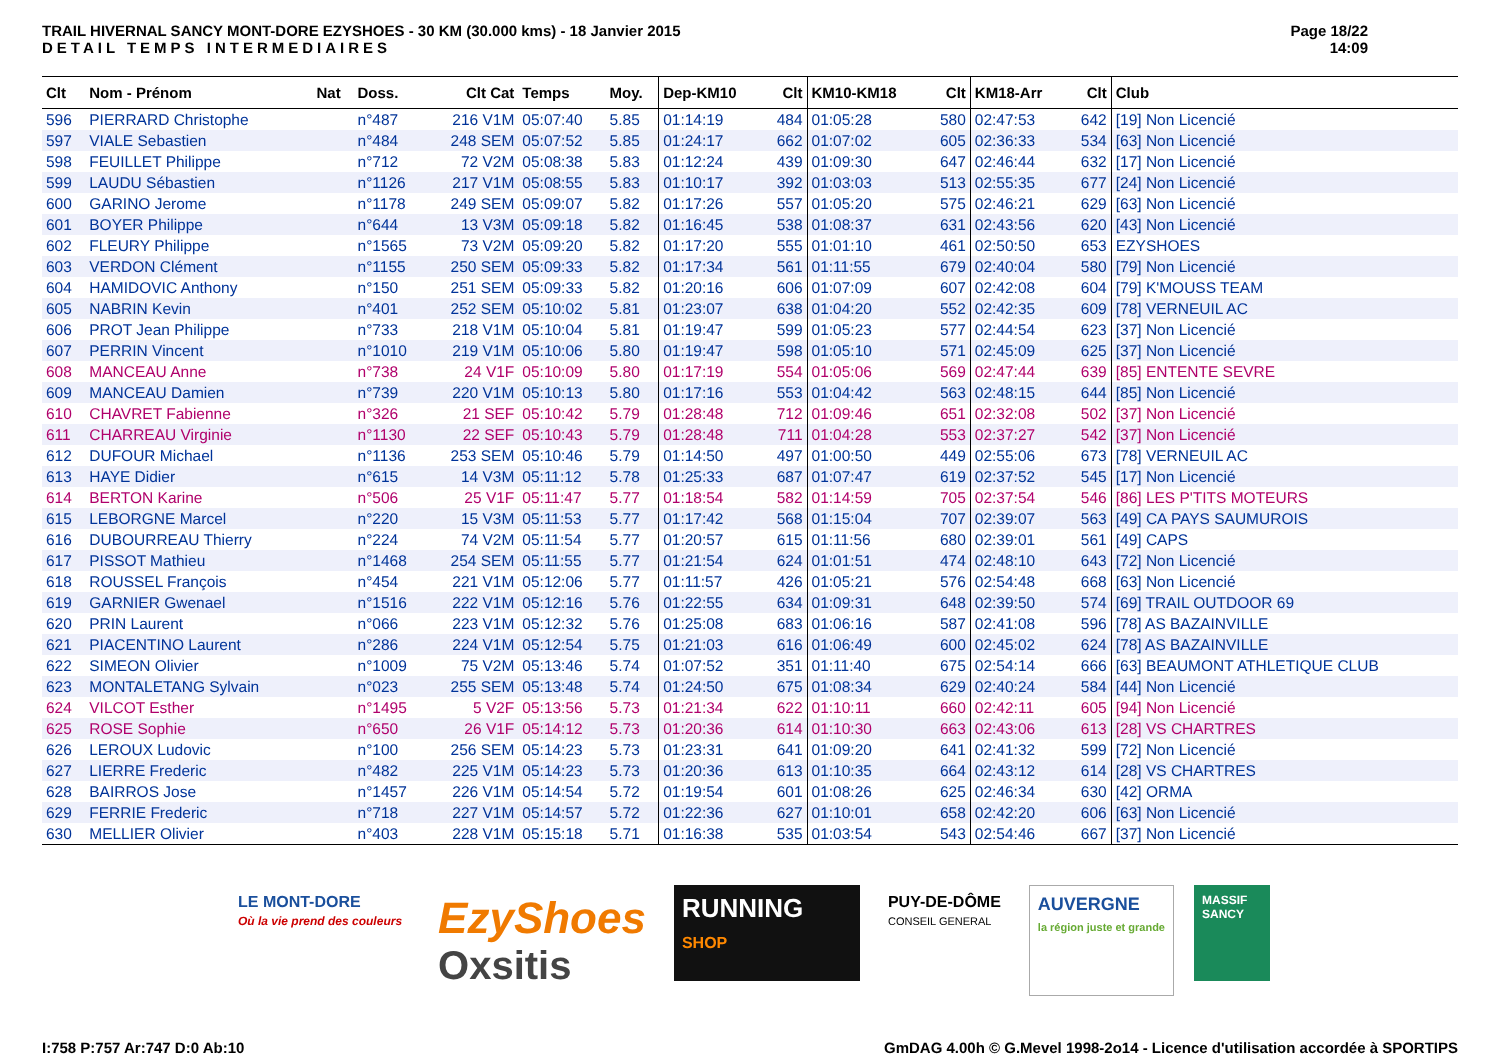TRAIL HIVERNAL SANCY MONT-DORE EZYSHOES - 30 KM (30.000 kms) - 18 Janvier 2015
DETAIL TEMPS INTERMEDIAIRES
Page 18/22
14:09
| Clt | Nom - Prénom | Nat | Doss. | Clt Cat | Temps | Moy. | Dep-KM10 | Clt | KM10-KM18 | Clt | KM18-Arr | Clt | Club |
| --- | --- | --- | --- | --- | --- | --- | --- | --- | --- | --- | --- | --- | --- |
| 596 | PIERRARD Christophe | | n°487 | 216 V1M | 05:07:40 | 5.85 | 01:14:19 | 484 | 01:05:28 | 580 | 02:47:53 | 642 | [19] Non Licencié |
| 597 | VIALE Sebastien | | n°484 | 248 SEM | 05:07:52 | 5.85 | 01:24:17 | 662 | 01:07:02 | 605 | 02:36:33 | 534 | [63] Non Licencié |
| 598 | FEUILLET Philippe | | n°712 | 72 V2M | 05:08:38 | 5.83 | 01:12:24 | 439 | 01:09:30 | 647 | 02:46:44 | 632 | [17] Non Licencié |
| 599 | LAUDU Sébastien | | n°1126 | 217 V1M | 05:08:55 | 5.83 | 01:10:17 | 392 | 01:03:03 | 513 | 02:55:35 | 677 | [24] Non Licencié |
| 600 | GARINO Jerome | | n°1178 | 249 SEM | 05:09:07 | 5.82 | 01:17:26 | 557 | 01:05:20 | 575 | 02:46:21 | 629 | [63] Non Licencié |
| 601 | BOYER Philippe | | n°644 | 13 V3M | 05:09:18 | 5.82 | 01:16:45 | 538 | 01:08:37 | 631 | 02:43:56 | 620 | [43] Non Licencié |
| 602 | FLEURY Philippe | | n°1565 | 73 V2M | 05:09:20 | 5.82 | 01:17:20 | 555 | 01:01:10 | 461 | 02:50:50 | 653 | EZYSHOES |
| 603 | VERDON Clément | | n°1155 | 250 SEM | 05:09:33 | 5.82 | 01:17:34 | 561 | 01:11:55 | 679 | 02:40:04 | 580 | [79] Non Licencié |
| 604 | HAMIDOVIC Anthony | | n°150 | 251 SEM | 05:09:33 | 5.82 | 01:20:16 | 606 | 01:07:09 | 607 | 02:42:08 | 604 | [79] K'MOUSS TEAM |
| 605 | NABRIN Kevin | | n°401 | 252 SEM | 05:10:02 | 5.81 | 01:23:07 | 638 | 01:04:20 | 552 | 02:42:35 | 609 | [78] VERNEUIL AC |
| 606 | PROT Jean Philippe | | n°733 | 218 V1M | 05:10:04 | 5.81 | 01:19:47 | 599 | 01:05:23 | 577 | 02:44:54 | 623 | [37] Non Licencié |
| 607 | PERRIN Vincent | | n°1010 | 219 V1M | 05:10:06 | 5.80 | 01:19:47 | 598 | 01:05:10 | 571 | 02:45:09 | 625 | [37] Non Licencié |
| 608 | MANCEAU Anne | | n°738 | 24 V1F | 05:10:09 | 5.80 | 01:17:19 | 554 | 01:05:06 | 569 | 02:47:44 | 639 | [85] ENTENTE SEVRE |
| 609 | MANCEAU Damien | | n°739 | 220 V1M | 05:10:13 | 5.80 | 01:17:16 | 553 | 01:04:42 | 563 | 02:48:15 | 644 | [85] Non Licencié |
| 610 | CHAVRET Fabienne | | n°326 | 21 SEF | 05:10:42 | 5.79 | 01:28:48 | 712 | 01:09:46 | 651 | 02:32:08 | 502 | [37] Non Licencié |
| 611 | CHARREAU Virginie | | n°1130 | 22 SEF | 05:10:43 | 5.79 | 01:28:48 | 711 | 01:04:28 | 553 | 02:37:27 | 542 | [37] Non Licencié |
| 612 | DUFOUR Michael | | n°1136 | 253 SEM | 05:10:46 | 5.79 | 01:14:50 | 497 | 01:00:50 | 449 | 02:55:06 | 673 | [78] VERNEUIL AC |
| 613 | HAYE Didier | | n°615 | 14 V3M | 05:11:12 | 5.78 | 01:25:33 | 687 | 01:07:47 | 619 | 02:37:52 | 545 | [17] Non Licencié |
| 614 | BERTON Karine | | n°506 | 25 V1F | 05:11:47 | 5.77 | 01:18:54 | 582 | 01:14:59 | 705 | 02:37:54 | 546 | [86] LES P'TITS MOTEURS |
| 615 | LEBORGNE Marcel | | n°220 | 15 V3M | 05:11:53 | 5.77 | 01:17:42 | 568 | 01:15:04 | 707 | 02:39:07 | 563 | [49] CA PAYS SAUMUROIS |
| 616 | DUBOURREAU Thierry | | n°224 | 74 V2M | 05:11:54 | 5.77 | 01:20:57 | 615 | 01:11:56 | 680 | 02:39:01 | 561 | [49] CAPS |
| 617 | PISSOT Mathieu | | n°1468 | 254 SEM | 05:11:55 | 5.77 | 01:21:54 | 624 | 01:01:51 | 474 | 02:48:10 | 643 | [72] Non Licencié |
| 618 | ROUSSEL François | | n°454 | 221 V1M | 05:12:06 | 5.77 | 01:11:57 | 426 | 01:05:21 | 576 | 02:54:48 | 668 | [63] Non Licencié |
| 619 | GARNIER Gwenael | | n°1516 | 222 V1M | 05:12:16 | 5.76 | 01:22:55 | 634 | 01:09:31 | 648 | 02:39:50 | 574 | [69] TRAIL OUTDOOR 69 |
| 620 | PRIN Laurent | | n°066 | 223 V1M | 05:12:32 | 5.76 | 01:25:08 | 683 | 01:06:16 | 587 | 02:41:08 | 596 | [78] AS BAZAINVILLE |
| 621 | PIACENTINO Laurent | | n°286 | 224 V1M | 05:12:54 | 5.75 | 01:21:03 | 616 | 01:06:49 | 600 | 02:45:02 | 624 | [78] AS BAZAINVILLE |
| 622 | SIMEON Olivier | | n°1009 | 75 V2M | 05:13:46 | 5.74 | 01:07:52 | 351 | 01:11:40 | 675 | 02:54:14 | 666 | [63] BEAUMONT ATHLETIQUE CLUB |
| 623 | MONTALETANG Sylvain | | n°023 | 255 SEM | 05:13:48 | 5.74 | 01:24:50 | 675 | 01:08:34 | 629 | 02:40:24 | 584 | [44] Non Licencié |
| 624 | VILCOT Esther | | n°1495 | 5 V2F | 05:13:56 | 5.73 | 01:21:34 | 622 | 01:10:11 | 660 | 02:42:11 | 605 | [94] Non Licencié |
| 625 | ROSE Sophie | | n°650 | 26 V1F | 05:14:12 | 5.73 | 01:20:36 | 614 | 01:10:30 | 663 | 02:43:06 | 613 | [28] VS CHARTRES |
| 626 | LEROUX Ludovic | | n°100 | 256 SEM | 05:14:23 | 5.73 | 01:23:31 | 641 | 01:09:20 | 641 | 02:41:32 | 599 | [72] Non Licencié |
| 627 | LIERRE Frederic | | n°482 | 225 V1M | 05:14:23 | 5.73 | 01:20:36 | 613 | 01:10:35 | 664 | 02:43:12 | 614 | [28] VS CHARTRES |
| 628 | BAIRROS Jose | | n°1457 | 226 V1M | 05:14:54 | 5.72 | 01:19:54 | 601 | 01:08:26 | 625 | 02:46:34 | 630 | [42] ORMA |
| 629 | FERRIE Frederic | | n°718 | 227 V1M | 05:14:57 | 5.72 | 01:22:36 | 627 | 01:10:01 | 658 | 02:42:20 | 606 | [63] Non Licencié |
| 630 | MELLIER Olivier | | n°403 | 228 V1M | 05:15:18 | 5.71 | 01:16:38 | 535 | 01:03:54 | 543 | 02:54:46 | 667 | [37] Non Licencié |
LE MONT-DORE
Où la vie prend des couleurs
EzyShoes
Oxsitis
RUNNING
SHOP
PUY-DE-DÔME
CONSEIL GENERAL
AUVERGNE
la région juste et grande
MASSIF SANCY
I:758 P:757 Ar:747 D:0 Ab:10 GmDAG 4.00h © G.Mevel 1998-2o14 - Licence d'utilisation accordée à SPORTIPS